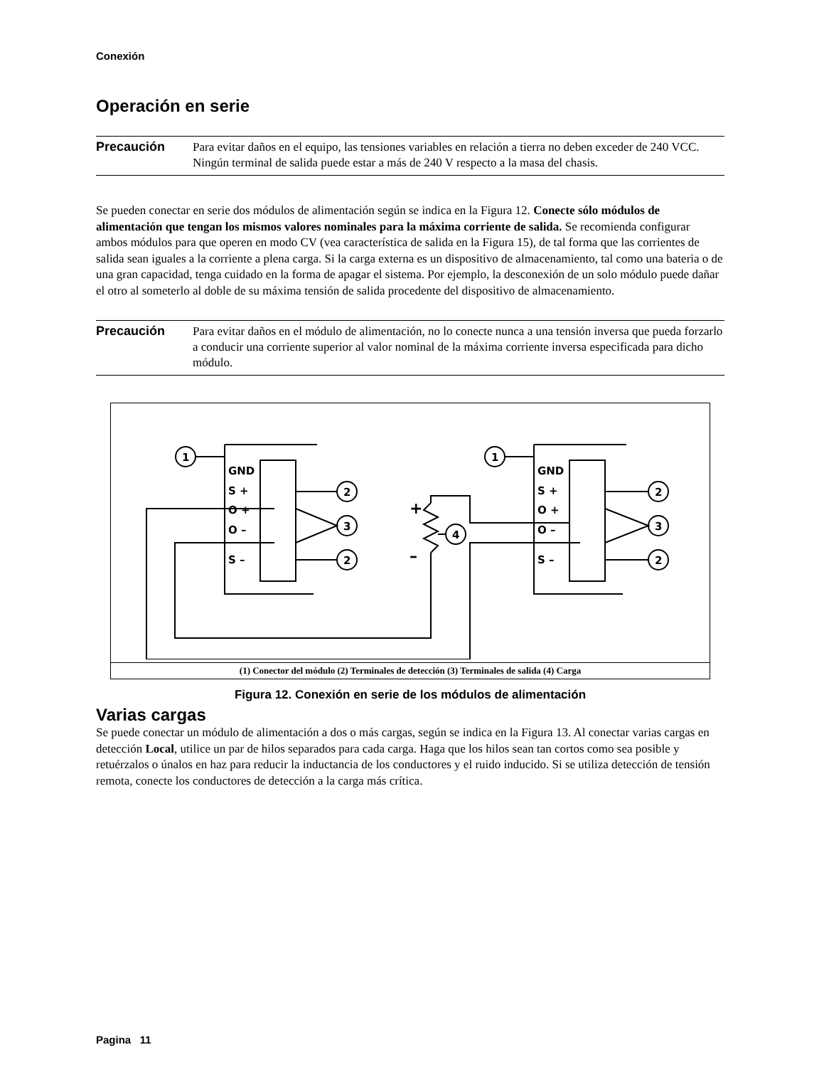Conexión
Operación en serie
Precaución
Para evitar daños en el equipo, las tensiones variables en relación a tierra no deben exceder de 240 VCC. Ningún terminal de salida puede estar a más de 240 V respecto a la masa del chasis.
Se pueden conectar en serie dos módulos de alimentación según se indica en la Figura 12. Conecte sólo módulos de alimentación que tengan los mismos valores nominales para la máxima corriente de salida. Se recomienda configurar ambos módulos para que operen en modo CV (vea característica de salida en la Figura 15), de tal forma que las corrientes de salida sean iguales a la corriente a plena carga. Si la carga externa es un dispositivo de almacenamiento, tal como una bateria o de una gran capacidad, tenga cuidado en la forma de apagar el sistema. Por ejemplo, la desconexión de un solo módulo puede dañar el otro al someterlo al doble de su máxima tensión de salida procedente del dispositivo de almacenamiento.
Precaución
Para evitar daños en el módulo de alimentación, no lo conecte nunca a una tensión inversa que pueda forzarlo a conducir una corriente superior al valor nominal de la máxima corriente inversa especificada para dicho módulo.
GND
S +
O +
O –
S –
GND
S +
O +
O –
S –
1
1
2
2
3
2
2
3
4
+
–
(1) Conector del módulo (2) Terminales de detección (3) Terminales de salida (4) Carga
Figura 12. Conexión en serie de los módulos de alimentación
Varias cargas
Se puede conectar un módulo de alimentación a dos o más cargas, según se indica en la Figura 13. Al conectar varias cargas en detección Local, utilice un par de hilos separados para cada carga. Haga que los hilos sean tan cortos como sea posible y retuérzalos o únalos en haz para reducir la inductancia de los conductores y el ruido inducido. Si se utiliza detección de tensión remota, conecte los conductores de detección a la carga más crítica.
Pagina 11